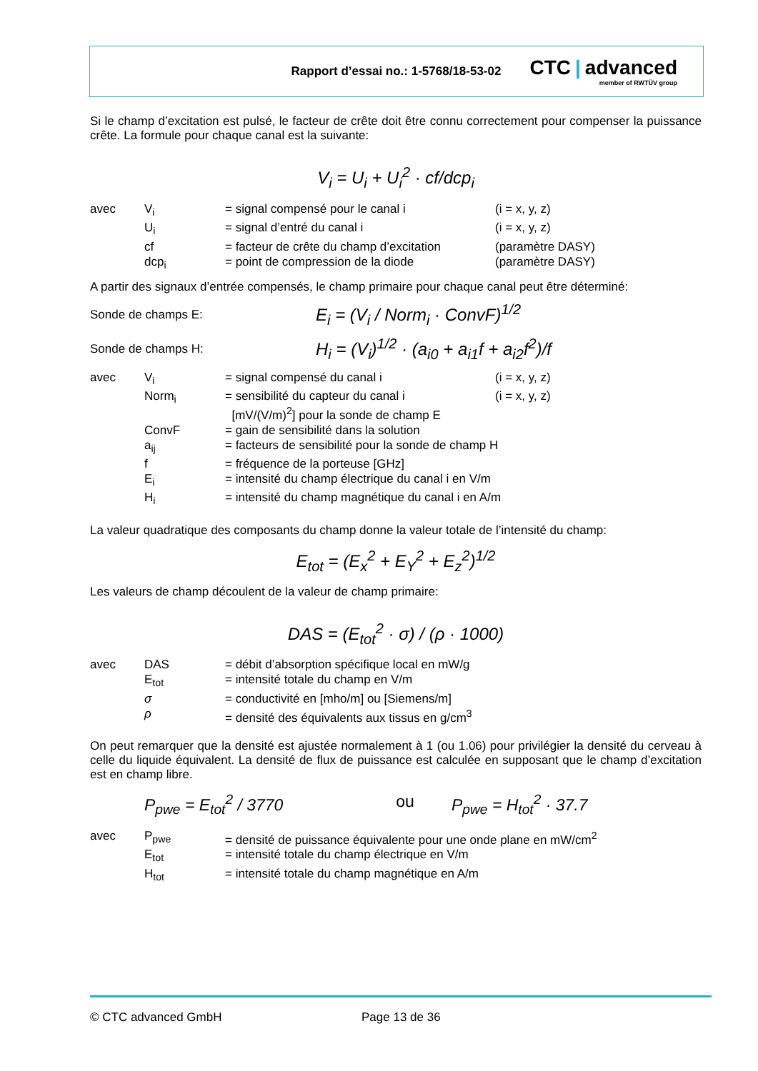Rapport d’essai no.: 1-5768/18-53-02
CTC | advanced
member of RWTÜV group
Si le champ d’excitation est pulsé, le facteur de crête doit être connu correctement pour compenser la puissance crête. La formule pour chaque canal est la suivante:
V<sub>i</sub> = U<sub>i</sub> + U<sub>i</sub><sup>2</sup> · cf/dcp<sub>i</sub>
| avec | V<sub>i</sub> | = signal compensé pour le canal i | (i = x, y, z) |
| | U<sub>i</sub> | = signal d’entré du canal i | (i = x, y, z) |
| | cf | = facteur de crête du champ d’excitation | (paramètre DASY) |
| | dcp<sub>i</sub> | = point de compression de la diode | (paramètre DASY) |
A partir des signaux d’entrée compensés, le champ primaire pour chaque canal peut être déterminé:
Sonde de champs E:
E<sub>i</sub> = (V<sub>i</sub> / Norm<sub>i</sub> · ConvF)<sup>1/2</sup>
Sonde de champs H:
H<sub>i</sub> = (V<sub>i</sub>)<sup>1/2</sup> · (a<sub>i0</sub> + a<sub>i1</sub>f + a<sub>i2</sub>f<sup>2</sup>)/f
| avec | V<sub>i</sub> | = signal compensé du canal i | (i = x, y, z) |
| | Norm<sub>i</sub> | = sensibilité du capteur du canal i [mV/(V/m)<sup>2</sup>] pour la sonde de champ E | (i = x, y, z) |
| | ConvF | = gain de sensibilité dans la solution | |
| | a<sub>ij</sub> | = facteurs de sensibilité pour la sonde de champ H | |
| | f | = fréquence de la porteuse [GHz] | |
| | E<sub>i</sub> | = intensité du champ électrique du canal i en V/m | |
| | H<sub>i</sub> | = intensité du champ magnétique du canal i en A/m | |
La valeur quadratique des composants du champ donne la valeur totale de l’intensité du champ:
E<sub>tot</sub> = (E<sub>x</sub><sup>2</sup> + E<sub>Y</sub><sup>2</sup> + E<sub>z</sub><sup>2</sup>)<sup>1/2</sup>
Les valeurs de champ découlent de la valeur de champ primaire:
DAS = (E<sub>tot</sub><sup>2</sup> · σ) / (ρ · 1000)
| avec | DAS | = débit d’absorption spécifique local en mW/g |
| | E<sub>tot</sub> | = intensité totale du champ en V/m |
| | σ | = conductivité en [mho/m] ou [Siemens/m] |
| | ρ | = densité des équivalents aux tissus en g/cm<sup>3</sup> |
On peut remarquer que la densité est ajustée normalement à 1 (ou 1.06) pour privilégier la densité du cerveau à celle du liquide équivalent. La densité de flux de puissance est calculée en supposant que le champ d’excitation est en champ libre.
P<sub>pwe</sub> = E<sub>tot</sub><sup>2</sup> / 3770 ou P<sub>pwe</sub> = H<sub>tot</sub><sup>2</sup> · 37.7
| avec | P<sub>pwe</sub> | = densité de puissance équivalente pour une onde plane en mW/cm<sup>2</sup> |
| | E<sub>tot</sub> | = intensité totale du champ électrique en V/m |
| | H<sub>tot</sub> | = intensité totale du champ magnétique en A/m |
© CTC advanced GmbH Page 13 de 36